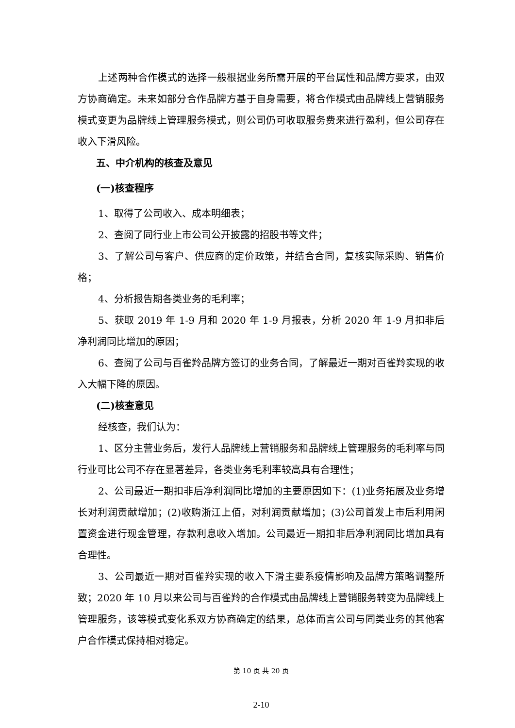上述两种合作模式的选择一般根据业务所需开展的平台属性和品牌方要求，由双方协商确定。未来如部分合作品牌方基于自身需要，将合作模式由品牌线上营销服务模式变更为品牌线上管理服务模式，则公司仍可收取服务费来进行盈利，但公司存在收入下滑风险。
五、中介机构的核查及意见
(一)核查程序
1、取得了公司收入、成本明细表；
2、查阅了同行业上市公司公开披露的招股书等文件；
3、了解公司与客户、供应商的定价政策，并结合合同，复核实际采购、销售价格；
4、分析报告期各类业务的毛利率；
5、获取 2019 年 1-9 月和 2020 年 1-9 月报表，分析 2020 年 1-9 月扣非后净利润同比增加的原因；
6、查阅了公司与百雀羚品牌方签订的业务合同，了解最近一期对百雀羚实现的收入大幅下降的原因。
(二)核查意见
经核查，我们认为：
1、区分主营业务后，发行人品牌线上营销服务和品牌线上管理服务的毛利率与同行业可比公司不存在显著差异，各类业务毛利率较高具有合理性；
2、公司最近一期扣非后净利润同比增加的主要原因如下：(1)业务拓展及业务增长对利润贡献增加；(2)收购浙江上佰，对利润贡献增加；(3)公司首发上市后利用闲置资金进行现金管理，存款利息收入增加。公司最近一期扣非后净利润同比增加具有合理性。
3、公司最近一期对百雀羚实现的收入下滑主要系疫情影响及品牌方策略调整所致；2020 年 10 月以来公司与百雀羚的合作模式由品牌线上营销服务转变为品牌线上管理服务，该等模式变化系双方协商确定的结果，总体而言公司与同类业务的其他客户合作模式保持相对稳定。
第 10 页 共 20 页
2-10